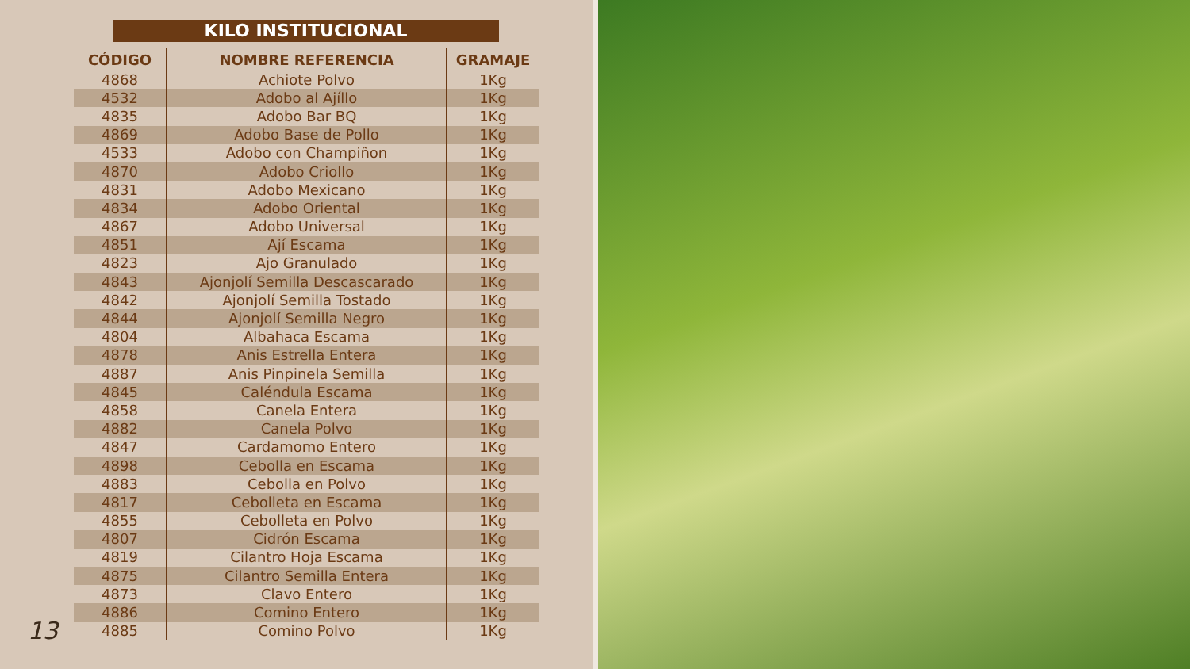KILO INSTITUCIONAL
| CÓDIGO | NOMBRE REFERENCIA | GRAMAJE |
| --- | --- | --- |
| 4868 | Achiote Polvo | 1Kg |
| 4532 | Adobo al Ajíllo | 1Kg |
| 4835 | Adobo Bar BQ | 1Kg |
| 4869 | Adobo Base de Pollo | 1Kg |
| 4533 | Adobo con Champiñon | 1Kg |
| 4870 | Adobo Criollo | 1Kg |
| 4831 | Adobo Mexicano | 1Kg |
| 4834 | Adobo Oriental | 1Kg |
| 4867 | Adobo Universal | 1Kg |
| 4851 | Ají Escama | 1Kg |
| 4823 | Ajo Granulado | 1Kg |
| 4843 | Ajonjolí Semilla Descascarado | 1Kg |
| 4842 | Ajonjolí Semilla Tostado | 1Kg |
| 4844 | Ajonjolí Semilla Negro | 1Kg |
| 4804 | Albahaca Escama | 1Kg |
| 4878 | Anis Estrella Entera | 1Kg |
| 4887 | Anis Pinpinela Semilla | 1Kg |
| 4845 | Caléndula Escama | 1Kg |
| 4858 | Canela Entera | 1Kg |
| 4882 | Canela Polvo | 1Kg |
| 4847 | Cardamomo Entero | 1Kg |
| 4898 | Cebolla en Escama | 1Kg |
| 4883 | Cebolla en Polvo | 1Kg |
| 4817 | Cebolleta en Escama | 1Kg |
| 4855 | Cebolleta en Polvo | 1Kg |
| 4807 | Cidrón Escama | 1Kg |
| 4819 | Cilantro Hoja Escama | 1Kg |
| 4875 | Cilantro Semilla Entera | 1Kg |
| 4873 | Clavo Entero | 1Kg |
| 4886 | Comino Entero | 1Kg |
| 4885 | Comino Polvo | 1Kg |
13